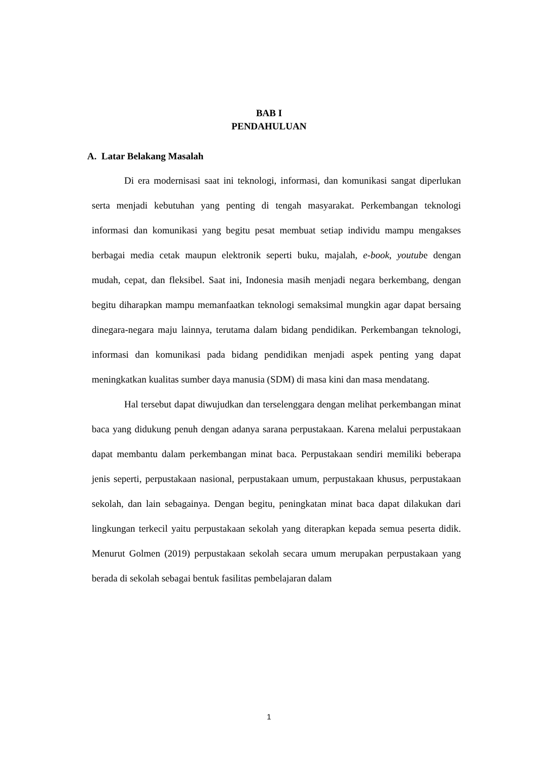BAB I
PENDAHULUAN
A. Latar Belakang Masalah
Di era modernisasi saat ini teknologi, informasi, dan komunikasi sangat diperlukan serta menjadi kebutuhan yang penting di tengah masyarakat. Perkembangan teknologi informasi dan komunikasi yang begitu pesat membuat setiap individu mampu mengakses berbagai media cetak maupun elektronik seperti buku, majalah, e-book, youtube dengan mudah, cepat, dan fleksibel. Saat ini, Indonesia masih menjadi negara berkembang, dengan begitu diharapkan mampu memanfaatkan teknologi semaksimal mungkin agar dapat bersaing dinegara-negara maju lainnya, terutama dalam bidang pendidikan. Perkembangan teknologi, informasi dan komunikasi pada bidang pendidikan menjadi aspek penting yang dapat meningkatkan kualitas sumber daya manusia (SDM) di masa kini dan masa mendatang.
Hal tersebut dapat diwujudkan dan terselenggara dengan melihat perkembangan minat baca yang didukung penuh dengan adanya sarana perpustakaan. Karena melalui perpustakaan dapat membantu dalam perkembangan minat baca. Perpustakaan sendiri memiliki beberapa jenis seperti, perpustakaan nasional, perpustakaan umum, perpustakaan khusus, perpustakaan sekolah, dan lain sebagainya. Dengan begitu, peningkatan minat baca dapat dilakukan dari lingkungan terkecil yaitu perpustakaan sekolah yang diterapkan kepada semua peserta didik. Menurut Golmen (2019) perpustakaan sekolah secara umum merupakan perpustakaan yang berada di sekolah sebagai bentuk fasilitas pembelajaran dalam
1